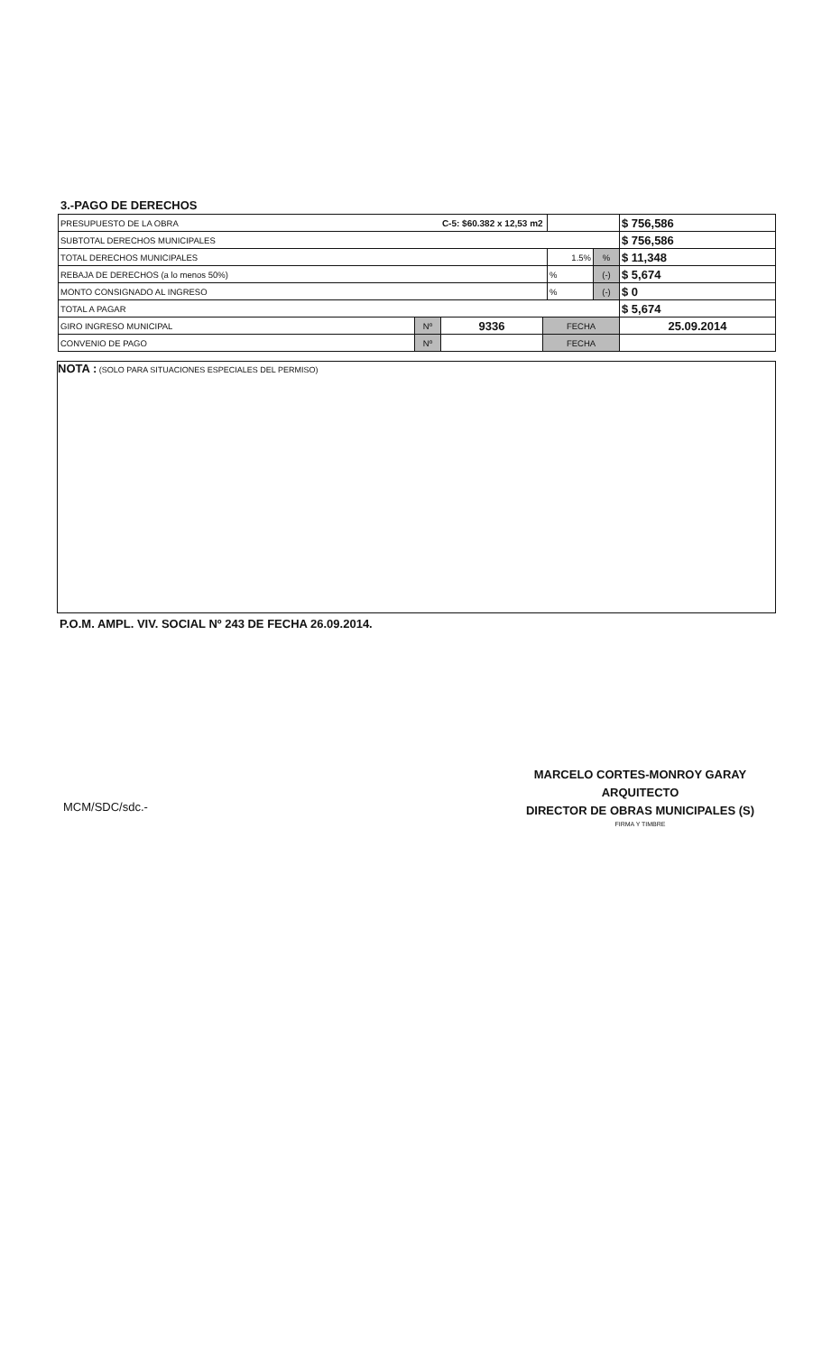3.-PAGO DE DERECHOS
| PRESUPUESTO DE LA OBRA C-5: $60.382 x 12,53 m2 | | | | | | | $ 756,586 |
| SUBTOTAL DERECHOS MUNICIPALES | | | | | | | $ 756,586 |
| TOTAL DERECHOS MUNICIPALES | | | | | 1.5% | % | $ 11,348 |
| REBAJA DE DERECHOS (a lo menos 50%) | | | | | % | (-) | $ 5,674 |
| MONTO CONSIGNADO AL INGRESO | | | | | % | (-) | $ 0 |
| TOTAL A PAGAR | | | | | | | $ 5,674 |
| GIRO INGRESO MUNICIPAL | Nº | 9336 | FECHA | | | | 25.09.2014 |
| CONVENIO DE PAGO | Nº | | FECHA | | | | |
NOTA : (SOLO PARA SITUACIONES ESPECIALES DEL PERMISO)
P.O.M. AMPL. VIV. SOCIAL Nº 243 DE FECHA 26.09.2014.
MCM/SDC/sdc.-
MARCELO CORTES-MONROY GARAY
ARQUITECTO
DIRECTOR DE OBRAS MUNICIPALES (S)
FIRMA Y TIMBRE